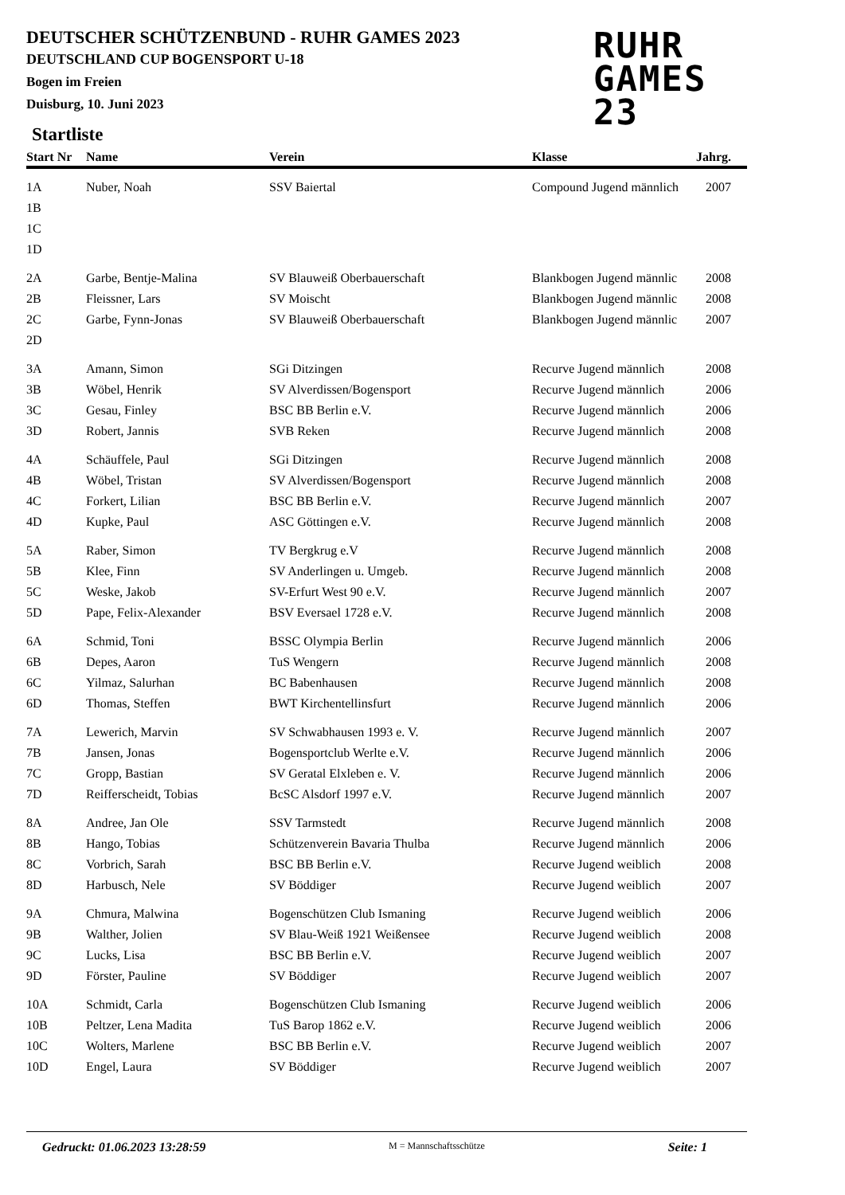DEUTSCHER SCHÜTZENBUND - RUHR GAMES 2023
DEUTSCHLAND CUP BOGENSPORT U-18
Bogen im Freien
Duisburg, 10. Juni 2023
RUHR
GAMES
23
Startliste
| Start Nr | Name | Verein | Klasse | Jahrg. |
| --- | --- | --- | --- | --- |
| 1A | Nuber, Noah | SSV Baiertal | Compound Jugend männlich | 2007 |
| 1B | | | | |
| 1C | | | | |
| 1D | | | | |
| 2A | Garbe, Bentje-Malina | SV Blauweiß Oberbauerschaft | Blankbogen Jugend männlic | 2008 |
| 2B | Fleissner, Lars | SV Moischt | Blankbogen Jugend männlic | 2008 |
| 2C | Garbe, Fynn-Jonas | SV Blauweiß Oberbauerschaft | Blankbogen Jugend männlic | 2007 |
| 2D | | | | |
| 3A | Amann, Simon | SGi Ditzingen | Recurve Jugend männlich | 2008 |
| 3B | Wöbel, Henrik | SV Alverdissen/Bogensport | Recurve Jugend männlich | 2006 |
| 3C | Gesau, Finley | BSC BB Berlin e.V. | Recurve Jugend männlich | 2006 |
| 3D | Robert, Jannis | SVB Reken | Recurve Jugend männlich | 2008 |
| 4A | Schäuffele, Paul | SGi Ditzingen | Recurve Jugend männlich | 2008 |
| 4B | Wöbel, Tristan | SV Alverdissen/Bogensport | Recurve Jugend männlich | 2008 |
| 4C | Forkert, Lilian | BSC BB Berlin e.V. | Recurve Jugend männlich | 2007 |
| 4D | Kupke, Paul | ASC Göttingen e.V. | Recurve Jugend männlich | 2008 |
| 5A | Raber, Simon | TV Bergkrug e.V | Recurve Jugend männlich | 2008 |
| 5B | Klee, Finn | SV Anderlingen u. Umgeb. | Recurve Jugend männlich | 2008 |
| 5C | Weske, Jakob | SV-Erfurt West 90 e.V. | Recurve Jugend männlich | 2007 |
| 5D | Pape, Felix-Alexander | BSV Eversael 1728 e.V. | Recurve Jugend männlich | 2008 |
| 6A | Schmid, Toni | BSSC Olympia Berlin | Recurve Jugend männlich | 2006 |
| 6B | Depes, Aaron | TuS Wengern | Recurve Jugend männlich | 2008 |
| 6C | Yilmaz, Salurhan | BC Babenhausen | Recurve Jugend männlich | 2008 |
| 6D | Thomas, Steffen | BWT Kirchentellinsfurt | Recurve Jugend männlich | 2006 |
| 7A | Lewerich, Marvin | SV Schwabhausen 1993 e. V. | Recurve Jugend männlich | 2007 |
| 7B | Jansen, Jonas | Bogensportclub Werlte e.V. | Recurve Jugend männlich | 2006 |
| 7C | Gropp, Bastian | SV Geratal Elxleben e. V. | Recurve Jugend männlich | 2006 |
| 7D | Reifferscheidt, Tobias | BcSC Alsdorf 1997 e.V. | Recurve Jugend männlich | 2007 |
| 8A | Andree, Jan Ole | SSV Tarmstedt | Recurve Jugend männlich | 2008 |
| 8B | Hango, Tobias | Schützenverein Bavaria Thulba | Recurve Jugend männlich | 2006 |
| 8C | Vorbrich, Sarah | BSC BB Berlin e.V. | Recurve Jugend weiblich | 2008 |
| 8D | Harbusch, Nele | SV Böddiger | Recurve Jugend weiblich | 2007 |
| 9A | Chmura, Malwina | Bogenschützen Club Ismaning | Recurve Jugend weiblich | 2006 |
| 9B | Walther, Jolien | SV Blau-Weiß 1921 Weißensee | Recurve Jugend weiblich | 2008 |
| 9C | Lucks, Lisa | BSC BB Berlin e.V. | Recurve Jugend weiblich | 2007 |
| 9D | Förster, Pauline | SV Böddiger | Recurve Jugend weiblich | 2007 |
| 10A | Schmidt, Carla | Bogenschützen Club Ismaning | Recurve Jugend weiblich | 2006 |
| 10B | Peltzer, Lena Madita | TuS Barop 1862 e.V. | Recurve Jugend weiblich | 2006 |
| 10C | Wolters, Marlene | BSC BB Berlin e.V. | Recurve Jugend weiblich | 2007 |
| 10D | Engel, Laura | SV Böddiger | Recurve Jugend weiblich | 2007 |
Gedruckt: 01.06.2023 13:28:59 M = Mannschaftsschütze Seite: 1